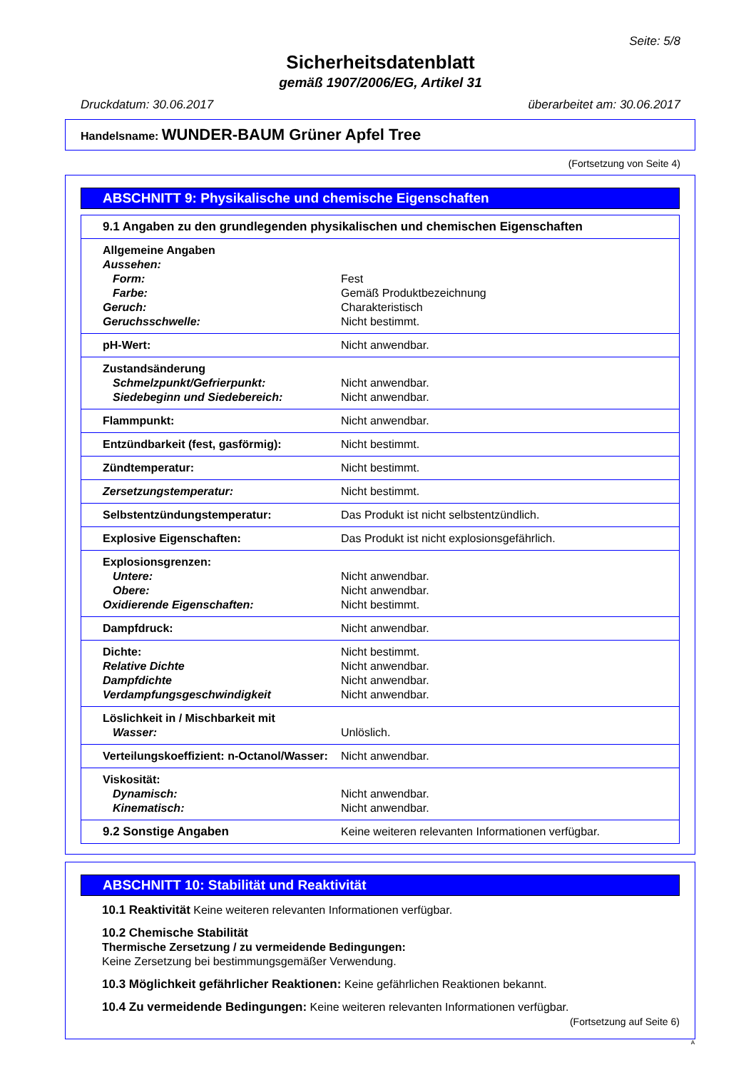Seite: 5/8
Sicherheitsdatenblatt
gemäß 1907/2006/EG, Artikel 31
Druckdatum: 30.06.2017 überarbeitet am: 30.06.2017
Handelsname: WUNDER-BAUM Grüner Apfel Tree
(Fortsetzung von Seite 4)
ABSCHNITT 9: Physikalische und chemische Eigenschaften
| 9.1 Angaben zu den grundlegenden physikalischen und chemischen Eigenschaften | |
| Allgemeine Angaben Aussehen: Form: Farbe: Geruch: Geruchsschwelle: | Fest Gemäß Produktbezeichnung Charakteristisch Nicht bestimmt. |
| pH-Wert: | Nicht anwendbar. |
| Zustandsänderung Schmelzpunkt/Gefrierpunkt: Siedebeginn und Siedebereich: | Nicht anwendbar. Nicht anwendbar. |
| Flammpunkt: | Nicht anwendbar. |
| Entzündbarkeit (fest, gasförmig): | Nicht bestimmt. |
| Zündtemperatur: | Nicht bestimmt. |
| Zersetzungstemperatur: | Nicht bestimmt. |
| Selbstentzündungstemperatur: | Das Produkt ist nicht selbstentzündlich. |
| Explosive Eigenschaften: | Das Produkt ist nicht explosionsgefährlich. |
| Explosionsgrenzen: Untere: Obere: Oxidierende Eigenschaften: | Nicht anwendbar. Nicht anwendbar. Nicht bestimmt. |
| Dampfdruck: | Nicht anwendbar. |
| Dichte: Relative Dichte Dampfdichte Verdampfungsgeschwindigkeit | Nicht bestimmt. Nicht anwendbar. Nicht anwendbar. Nicht anwendbar. |
| Löslichkeit in / Mischbarkeit mit Wasser: | Unlöslich. |
| Verteilungskoeffizient: n-Octanol/Wasser: | Nicht anwendbar. |
| Viskosität: Dynamisch: Kinematisch: | Nicht anwendbar. Nicht anwendbar. |
| 9.2 Sonstige Angaben | Keine weiteren relevanten Informationen verfügbar. |
ABSCHNITT 10: Stabilität und Reaktivität
10.1 Reaktivität Keine weiteren relevanten Informationen verfügbar.
10.2 Chemische Stabilität
Thermische Zersetzung / zu vermeidende Bedingungen:
Keine Zersetzung bei bestimmungsgemäßer Verwendung.
10.3 Möglichkeit gefährlicher Reaktionen: Keine gefährlichen Reaktionen bekannt.
10.4 Zu vermeidende Bedingungen: Keine weiteren relevanten Informationen verfügbar.
(Fortsetzung auf Seite 6)
A